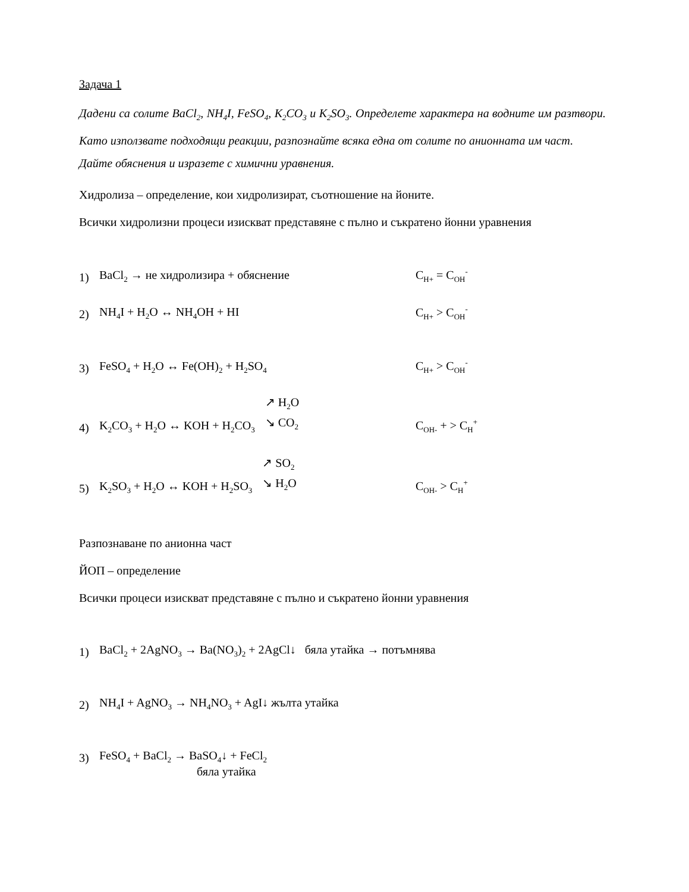Задача 1
Дадени са солите BaCl<sub>2</sub>, NH<sub>4</sub>I, FeSO<sub>4</sub>, K<sub>2</sub>CO<sub>3</sub> и K<sub>2</sub>SO<sub>3</sub>. Определете характера на водните им разтвори. Като използвате подходящи реакции, разпознайте всяка една от солите по анионната им част.
Дайте обяснения и изразете с химични уравнения.
Хидролиза – определение, кои хидролизират, съотношение на йоните.
Всички хидролизни процеси изискват представяне с пълно и съкратено йонни уравнения
1) BaCl<sub>2</sub> → не хидролизира + обяснение C<sub>H+</sub> = C<sub>OH</sub><sup>-</sup>
2) NH<sub>4</sub>I + H<sub>2</sub>O ↔ NH<sub>4</sub>OH + HI C<sub>H+</sub> > C<sub>OH</sub><sup>-</sup>
3) FeSO<sub>4</sub> + H<sub>2</sub>O ↔ Fe(OH)<sub>2</sub> + H<sub>2</sub>SO<sub>4</sub> C<sub>H+</sub> > C<sub>OH</sub><sup>-</sup>
4) K<sub>2</sub>CO<sub>3</sub> + H<sub>2</sub>O ↔ KOH + H<sub>2</sub>CO<sub>3</sub> ↗ H<sub>2</sub>O ↘ CO<sub>2</sub> C<sub>OH-</sub> + > C<sub>H</sub><sup>+</sup>
5) K<sub>2</sub>SO<sub>3</sub> + H<sub>2</sub>O ↔ KOH + H<sub>2</sub>SO<sub>3</sub> ↗ SO<sub>2</sub> ↘ H<sub>2</sub>O C<sub>OH-</sub> > C<sub>H</sub><sup>+</sup>
Разпознаване по анионна част
ЙОП – определение
Всички процеси изискват представяне с пълно и съкратено йонни уравнения
1) BaCl<sub>2</sub> + 2AgNO<sub>3</sub> → Ba(NO<sub>3</sub>)<sub>2</sub> + 2AgCl↓ бяла утайка → потъмнява
2) NH<sub>4</sub>I + AgNO<sub>3</sub> → NH<sub>4</sub>NO<sub>3</sub> + AgI↓ жълта утайка
3) FeSO<sub>4</sub> + BaCl<sub>2</sub> → BaSO<sub>4</sub>↓ + FeCl<sub>2</sub>
бяла утайка